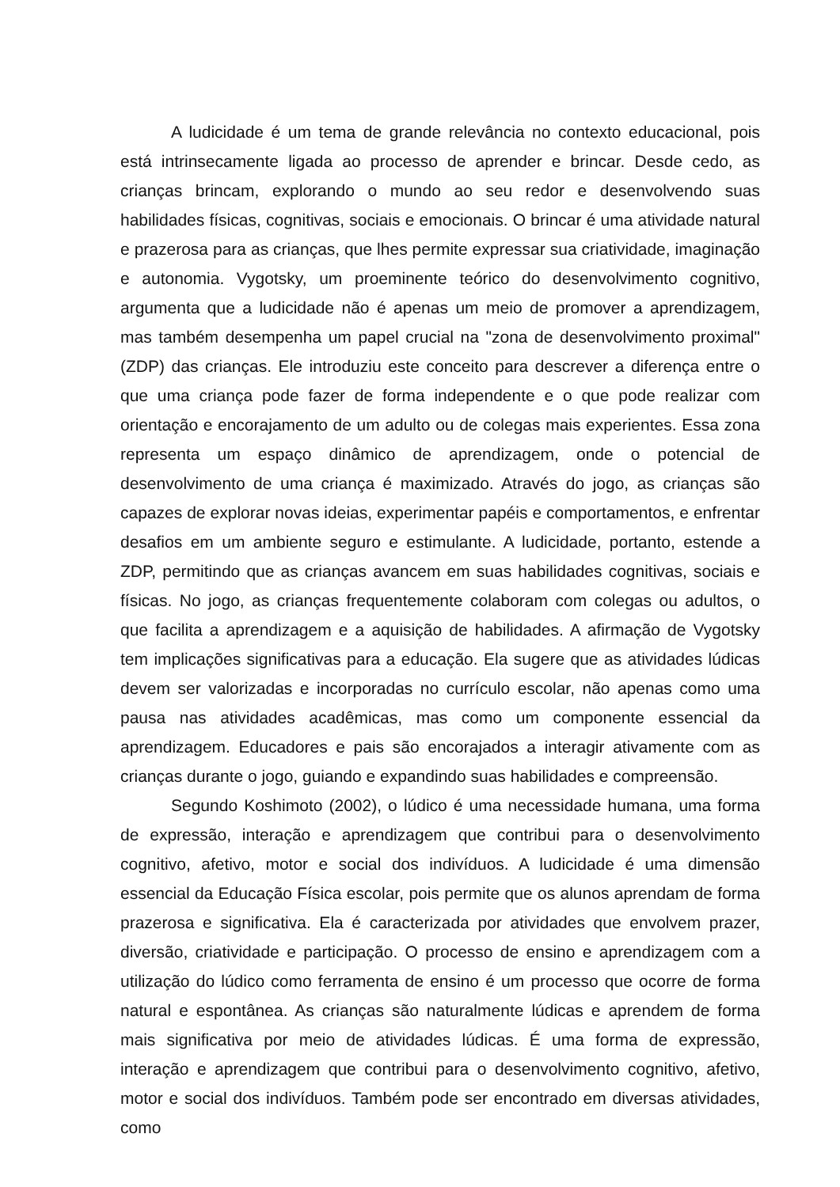A ludicidade é um tema de grande relevância no contexto educacional, pois está intrinsecamente ligada ao processo de aprender e brincar. Desde cedo, as crianças brincam, explorando o mundo ao seu redor e desenvolvendo suas habilidades físicas, cognitivas, sociais e emocionais. O brincar é uma atividade natural e prazerosa para as crianças, que lhes permite expressar sua criatividade, imaginação e autonomia. Vygotsky, um proeminente teórico do desenvolvimento cognitivo, argumenta que a ludicidade não é apenas um meio de promover a aprendizagem, mas também desempenha um papel crucial na "zona de desenvolvimento proximal" (ZDP) das crianças. Ele introduziu este conceito para descrever a diferença entre o que uma criança pode fazer de forma independente e o que pode realizar com orientação e encorajamento de um adulto ou de colegas mais experientes. Essa zona representa um espaço dinâmico de aprendizagem, onde o potencial de desenvolvimento de uma criança é maximizado. Através do jogo, as crianças são capazes de explorar novas ideias, experimentar papéis e comportamentos, e enfrentar desafios em um ambiente seguro e estimulante. A ludicidade, portanto, estende a ZDP, permitindo que as crianças avancem em suas habilidades cognitivas, sociais e físicas. No jogo, as crianças frequentemente colaboram com colegas ou adultos, o que facilita a aprendizagem e a aquisição de habilidades. A afirmação de Vygotsky tem implicações significativas para a educação. Ela sugere que as atividades lúdicas devem ser valorizadas e incorporadas no currículo escolar, não apenas como uma pausa nas atividades acadêmicas, mas como um componente essencial da aprendizagem. Educadores e pais são encorajados a interagir ativamente com as crianças durante o jogo, guiando e expandindo suas habilidades e compreensão.
Segundo Koshimoto (2002), o lúdico é uma necessidade humana, uma forma de expressão, interação e aprendizagem que contribui para o desenvolvimento cognitivo, afetivo, motor e social dos indivíduos. A ludicidade é uma dimensão essencial da Educação Física escolar, pois permite que os alunos aprendam de forma prazerosa e significativa. Ela é caracterizada por atividades que envolvem prazer, diversão, criatividade e participação. O processo de ensino e aprendizagem com a utilização do lúdico como ferramenta de ensino é um processo que ocorre de forma natural e espontânea. As crianças são naturalmente lúdicas e aprendem de forma mais significativa por meio de atividades lúdicas. É uma forma de expressão, interação e aprendizagem que contribui para o desenvolvimento cognitivo, afetivo, motor e social dos indivíduos. Também pode ser encontrado em diversas atividades, como